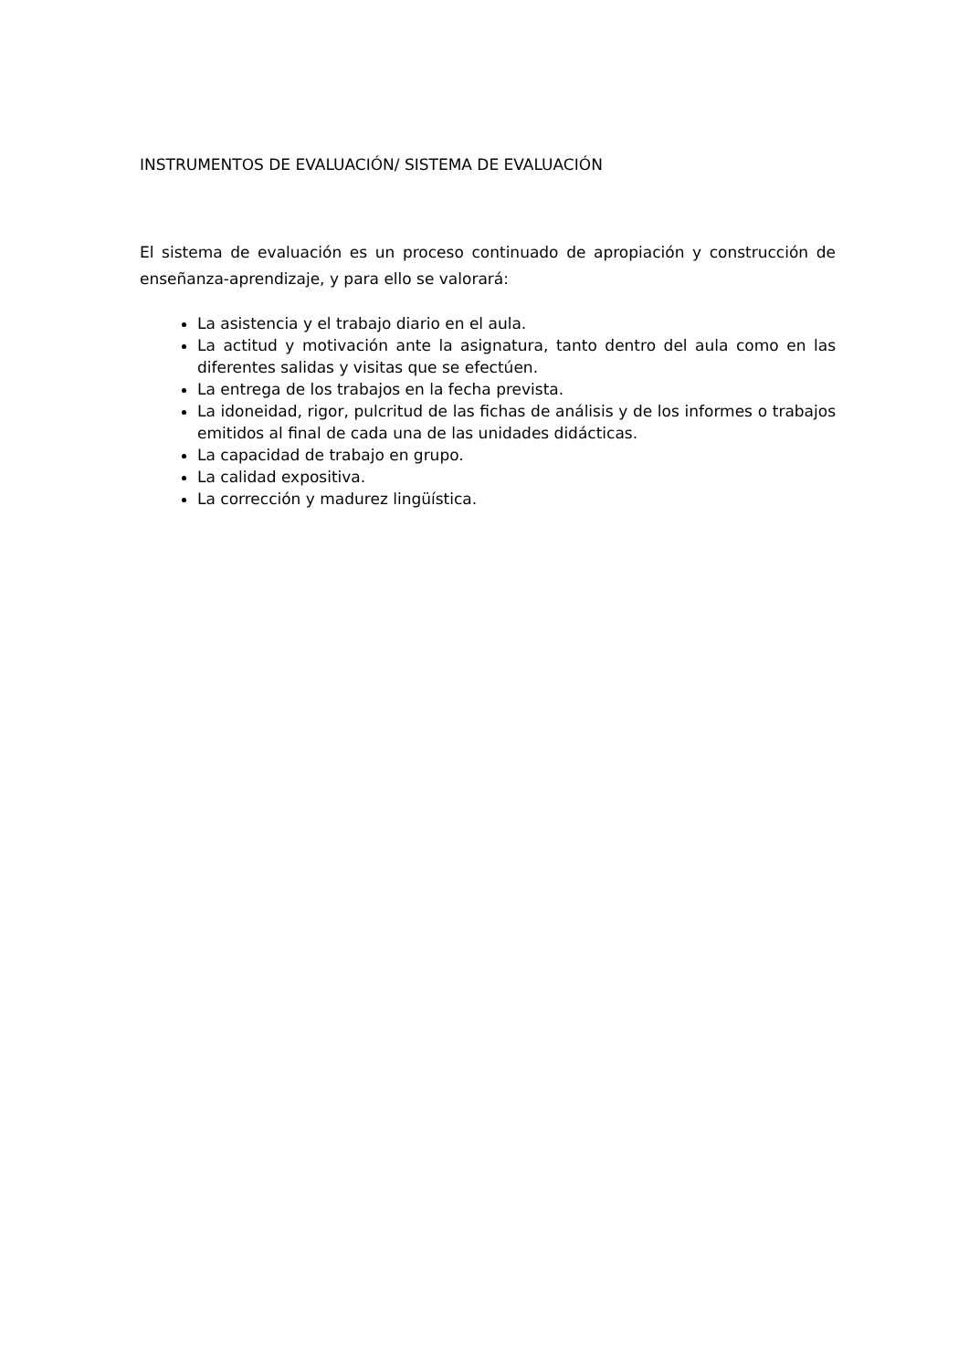INSTRUMENTOS DE EVALUACIÓN/ SISTEMA DE EVALUACIÓN
El sistema de evaluación es un proceso continuado de apropiación y construcción de enseñanza-aprendizaje, y para ello se valorará:
La asistencia y el trabajo diario en el aula.
La actitud y motivación ante la asignatura, tanto dentro del aula como en las diferentes salidas y visitas que se efectúen.
La entrega de los trabajos en la fecha prevista.
La idoneidad, rigor, pulcritud de las fichas de análisis y de los informes o trabajos emitidos al final de cada una de las unidades didácticas.
La capacidad de trabajo en grupo.
La calidad expositiva.
La corrección y madurez lingüística.